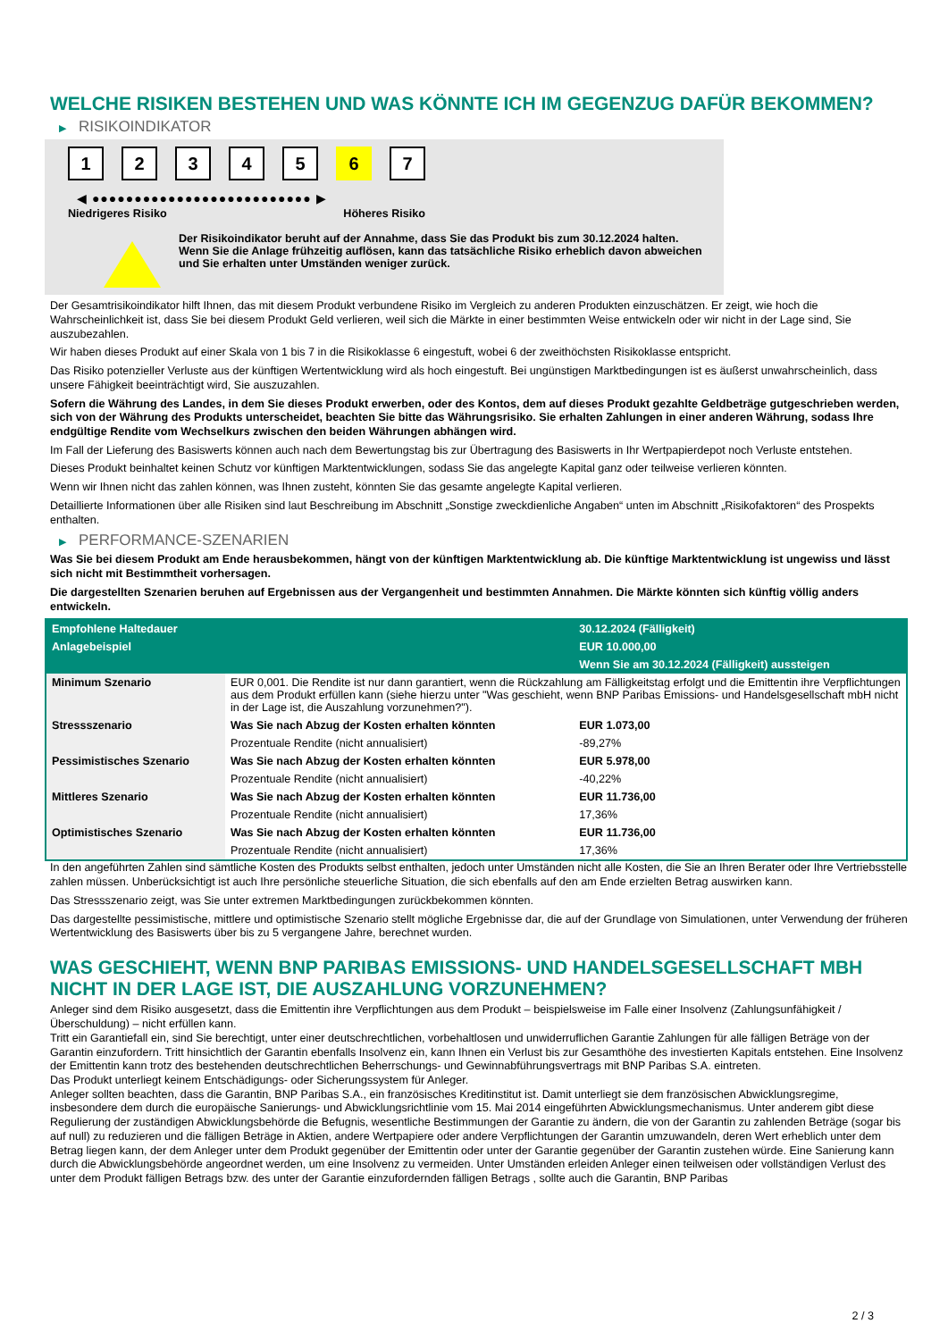WELCHE RISIKEN BESTEHEN UND WAS KÖNNTE ICH IM GEGENZUG DAFÜR BEKOMMEN?
▶ RISIKOINDIKATOR
1 2 3 4 5 6 7
◀ ●●●●●●●●●●●●●●●●●●●●●●●●●● ▶
Niedrigeres Risiko Höheres Risiko
Der Risikoindikator beruht auf der Annahme, dass Sie das Produkt bis zum 30.12.2024 halten.
Wenn Sie die Anlage frühzeitig auflösen, kann das tatsächliche Risiko erheblich davon abweichen und Sie erhalten unter Umständen weniger zurück.
Der Gesamtrisikoindikator hilft Ihnen, das mit diesem Produkt verbundene Risiko im Vergleich zu anderen Produkten einzuschätzen. Er zeigt, wie hoch die Wahrscheinlichkeit ist, dass Sie bei diesem Produkt Geld verlieren, weil sich die Märkte in einer bestimmten Weise entwickeln oder wir nicht in der Lage sind, Sie auszubezahlen.
Wir haben dieses Produkt auf einer Skala von 1 bis 7 in die Risikoklasse 6 eingestuft, wobei 6 der zweithöchsten Risikoklasse entspricht.
Das Risiko potenzieller Verluste aus der künftigen Wertentwicklung wird als hoch eingestuft. Bei ungünstigen Marktbedingungen ist es äußerst unwahrscheinlich, dass unsere Fähigkeit beeinträchtigt wird, Sie auszuzahlen.
Sofern die Währung des Landes, in dem Sie dieses Produkt erwerben, oder des Kontos, dem auf dieses Produkt gezahlte Geldbeträge gutgeschrieben werden, sich von der Währung des Produkts unterscheidet, beachten Sie bitte das Währungsrisiko. Sie erhalten Zahlungen in einer anderen Währung, sodass Ihre endgültige Rendite vom Wechselkurs zwischen den beiden Währungen abhängen wird.
Im Fall der Lieferung des Basiswerts können auch nach dem Bewertungstag bis zur Übertragung des Basiswerts in Ihr Wertpapierdepot noch Verluste entstehen.
Dieses Produkt beinhaltet keinen Schutz vor künftigen Marktentwicklungen, sodass Sie das angelegte Kapital ganz oder teilweise verlieren könnten.
Wenn wir Ihnen nicht das zahlen können, was Ihnen zusteht, könnten Sie das gesamte angelegte Kapital verlieren.
Detaillierte Informationen über alle Risiken sind laut Beschreibung im Abschnitt „Sonstige zweckdienliche Angaben“ unten im Abschnitt „Risikofaktoren“ des Prospekts enthalten.
▶ PERFORMANCE-SZENARIEN
Was Sie bei diesem Produkt am Ende herausbekommen, hängt von der künftigen Marktentwicklung ab. Die künftige Marktentwicklung ist ungewiss und lässt sich nicht mit Bestimmtheit vorhersagen.
Die dargestellten Szenarien beruhen auf Ergebnissen aus der Vergangenheit und bestimmten Annahmen. Die Märkte könnten sich künftig völlig anders entwickeln.
| Empfohlene Haltedauer | | 30.12.2024 (Fälligkeit) |
| --- | --- | --- |
| Anlagebeispiel | | EUR 10.000,00 |
| | | Wenn Sie am 30.12.2024 (Fälligkeit) aussteigen |
| Minimum Szenario | EUR 0,001. Die Rendite ist nur dann garantiert, wenn die Rückzahlung am Fälligkeitstag erfolgt und die Emittentin ihre Verpflichtungen aus dem Produkt erfüllen kann (siehe hierzu unter "Was geschieht, wenn BNP Paribas Emissions- und Handelsgesellschaft mbH nicht in der Lage ist, die Auszahlung vorzunehmen?"). | |
| Stressszenario | Was Sie nach Abzug der Kosten erhalten könnten | EUR 1.073,00 |
| | Prozentuale Rendite (nicht annualisiert) | -89,27% |
| Pessimistisches Szenario | Was Sie nach Abzug der Kosten erhalten könnten | EUR 5.978,00 |
| | Prozentuale Rendite (nicht annualisiert) | -40,22% |
| Mittleres Szenario | Was Sie nach Abzug der Kosten erhalten könnten | EUR 11.736,00 |
| | Prozentuale Rendite (nicht annualisiert) | 17,36% |
| Optimistisches Szenario | Was Sie nach Abzug der Kosten erhalten könnten | EUR 11.736,00 |
| | Prozentuale Rendite (nicht annualisiert) | 17,36% |
In den angeführten Zahlen sind sämtliche Kosten des Produkts selbst enthalten, jedoch unter Umständen nicht alle Kosten, die Sie an Ihren Berater oder Ihre Vertriebsstelle zahlen müssen. Unberücksichtigt ist auch Ihre persönliche steuerliche Situation, die sich ebenfalls auf den am Ende erzielten Betrag auswirken kann.
Das Stressszenario zeigt, was Sie unter extremen Marktbedingungen zurückbekommen könnten.
Das dargestellte pessimistische, mittlere und optimistische Szenario stellt mögliche Ergebnisse dar, die auf der Grundlage von Simulationen, unter Verwendung der früheren Wertentwicklung des Basiswerts über bis zu 5 vergangene Jahre, berechnet wurden.
WAS GESCHIEHT, WENN BNP PARIBAS EMISSIONS- UND HANDELSGESELLSCHAFT MBH NICHT IN DER LAGE IST, DIE AUSZAHLUNG VORZUNEHMEN?
Anleger sind dem Risiko ausgesetzt, dass die Emittentin ihre Verpflichtungen aus dem Produkt – beispielsweise im Falle einer Insolvenz (Zahlungsunfähigkeit / Überschuldung) – nicht erfüllen kann.
Tritt ein Garantiefall ein, sind Sie berechtigt, unter einer deutschrechtlichen, vorbehaltlosen und unwiderruflichen Garantie Zahlungen für alle fälligen Beträge von der Garantin einzufordern. Tritt hinsichtlich der Garantin ebenfalls Insolvenz ein, kann Ihnen ein Verlust bis zur Gesamthöhe des investierten Kapitals entstehen. Eine Insolvenz der Emittentin kann trotz des bestehenden deutschrechtlichen Beherrschungs- und Gewinnabführungsvertrags mit BNP Paribas S.A. eintreten.
Das Produkt unterliegt keinem Entschädigungs- oder Sicherungssystem für Anleger.
Anleger sollten beachten, dass die Garantin, BNP Paribas S.A., ein französisches Kreditinstitut ist. Damit unterliegt sie dem französischen Abwicklungsregime, insbesondere dem durch die europäische Sanierungs- und Abwicklungsrichtlinie vom 15. Mai 2014 eingeführten Abwicklungsmechanismus. Unter anderem gibt diese Regulierung der zuständigen Abwicklungsbehörde die Befugnis, wesentliche Bestimmungen der Garantie zu ändern, die von der Garantin zu zahlenden Beträge (sogar bis auf null) zu reduzieren und die fälligen Beträge in Aktien, andere Wertpapiere oder andere Verpflichtungen der Garantin umzuwandeln, deren Wert erheblich unter dem Betrag liegen kann, der dem Anleger unter dem Produkt gegenüber der Emittentin oder unter der Garantie gegenüber der Garantin zustehen würde. Eine Sanierung kann durch die Abwicklungsbehörde angeordnet werden, um eine Insolvenz zu vermeiden. Unter Umständen erleiden Anleger einen teilweisen oder vollständigen Verlust des unter dem Produkt fälligen Betrags bzw. des unter der Garantie einzufordernden fälligen Betrags , sollte auch die Garantin, BNP Paribas
2 / 3